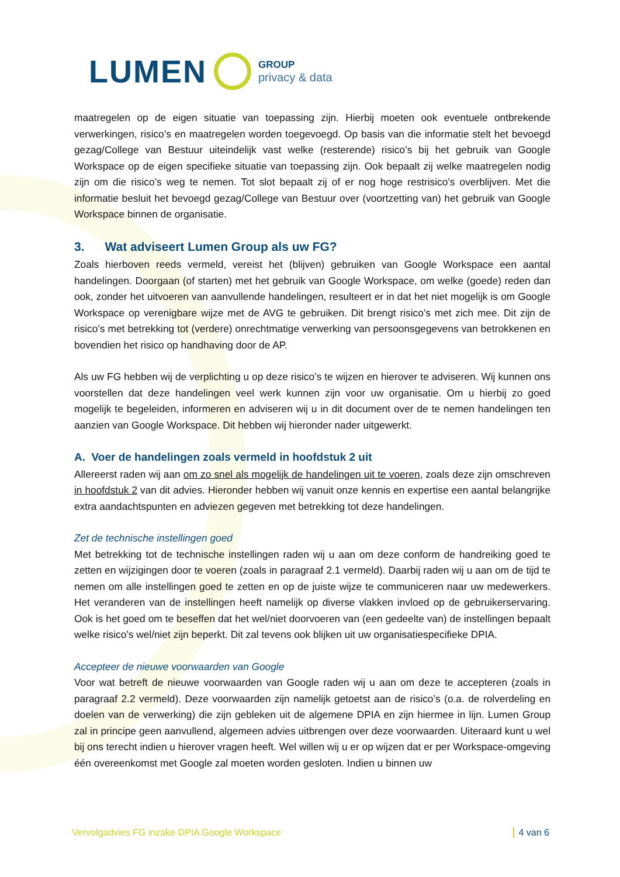LUMEN
GROUP
privacy & data
maatregelen op de eigen situatie van toepassing zijn. Hierbij moeten ook eventuele ontbrekende verwerkingen, risico’s en maatregelen worden toegevoegd. Op basis van die informatie stelt het bevoegd gezag/College van Bestuur uiteindelijk vast welke (resterende) risico’s bij het gebruik van Google Workspace op de eigen specifieke situatie van toepassing zijn. Ook bepaalt zij welke maatregelen nodig zijn om die risico’s weg te nemen. Tot slot bepaalt zij of er nog hoge restrisico’s overblijven. Met die informatie besluit het bevoegd gezag/College van Bestuur over (voortzetting van) het gebruik van Google Workspace binnen de organisatie.
3. Wat adviseert Lumen Group als uw FG?
Zoals hierboven reeds vermeld, vereist het (blijven) gebruiken van Google Workspace een aantal handelingen. Doorgaan (of starten) met het gebruik van Google Workspace, om welke (goede) reden dan ook, zonder het uitvoeren van aanvullende handelingen, resulteert er in dat het niet mogelijk is om Google Workspace op verenigbare wijze met de AVG te gebruiken. Dit brengt risico’s met zich mee. Dit zijn de risico’s met betrekking tot (verdere) onrechtmatige verwerking van persoonsgegevens van betrokkenen en bovendien het risico op handhaving door de AP.
Als uw FG hebben wij de verplichting u op deze risico’s te wijzen en hierover te adviseren. Wij kunnen ons voorstellen dat deze handelingen veel werk kunnen zijn voor uw organisatie. Om u hierbij zo goed mogelijk te begeleiden, informeren en adviseren wij u in dit document over de te nemen handelingen ten aanzien van Google Workspace. Dit hebben wij hieronder nader uitgewerkt.
A. Voer de handelingen zoals vermeld in hoofdstuk 2 uit
Allereerst raden wij aan om zo snel als mogelijk de handelingen uit te voeren, zoals deze zijn omschreven in hoofdstuk 2 van dit advies. Hieronder hebben wij vanuit onze kennis en expertise een aantal belangrijke extra aandachtspunten en adviezen gegeven met betrekking tot deze handelingen.
Zet de technische instellingen goed
Met betrekking tot de technische instellingen raden wij u aan om deze conform de handreiking goed te zetten en wijzigingen door te voeren (zoals in paragraaf 2.1 vermeld). Daarbij raden wij u aan om de tijd te nemen om alle instellingen goed te zetten en op de juiste wijze te communiceren naar uw medewerkers. Het veranderen van de instellingen heeft namelijk op diverse vlakken invloed op de gebruikerservaring. Ook is het goed om te beseffen dat het wel/niet doorvoeren van (een gedeelte van) de instellingen bepaalt welke risico’s wel/niet zijn beperkt. Dit zal tevens ook blijken uit uw organisatiespecifieke DPIA.
Accepteer de nieuwe voorwaarden van Google
Voor wat betreft de nieuwe voorwaarden van Google raden wij u aan om deze te accepteren (zoals in paragraaf 2.2 vermeld). Deze voorwaarden zijn namelijk getoetst aan de risico’s (o.a. de rolverdeling en doelen van de verwerking) die zijn gebleken uit de algemene DPIA en zijn hiermee in lijn. Lumen Group zal in principe geen aanvullend, algemeen advies uitbrengen over deze voorwaarden. Uiteraard kunt u wel bij ons terecht indien u hierover vragen heeft. Wel willen wij u er op wijzen dat er per Workspace-omgeving één overeenkomst met Google zal moeten worden gesloten. Indien u binnen uw
Vervolgadvies FG inzake DPIA Google Workspace 4 van 6